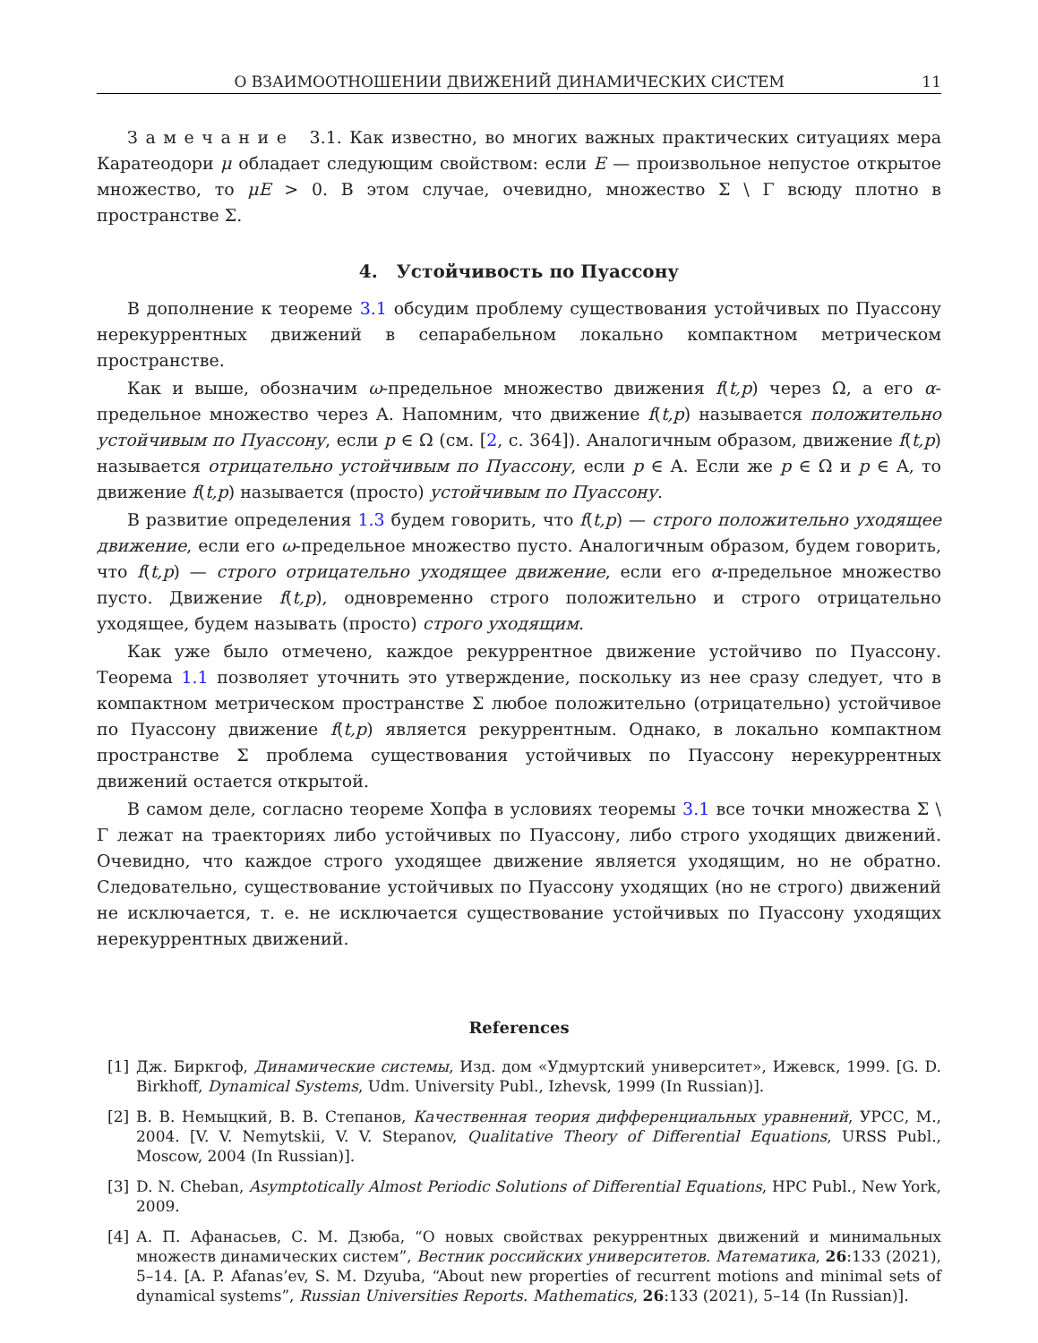О ВЗАИМООТНОШЕНИИ ДВИЖЕНИЙ ДИНАМИЧЕСКИХ СИСТЕМ 11
З а м е ч а н и е 3.1. Как известно, во многих важных практических ситуациях мера Каратеодори μ обладает следующим свойством: если E — произвольное непустое открытое множество, то μE > 0. В этом случае, очевидно, множество Σ \ Γ всюду плотно в пространстве Σ.
4. Устойчивость по Пуассону
В дополнение к теореме 3.1 обсудим проблему существования устойчивых по Пуассону нерекуррентных движений в сепарабельном локально компактном метрическом пространстве.
Как и выше, обозначим ω-предельное множество движения f(t,p) через Ω, а его α-предельное множество через A. Напомним, что движение f(t,p) называется положительно устойчивым по Пуассону, если p ∈ Ω (см. [2, с. 364]). Аналогичным образом, движение f(t,p) называется отрицательно устойчивым по Пуассону, если p ∈ A. Если же p ∈ Ω и p ∈ A, то движение f(t,p) называется (просто) устойчивым по Пуассону.
В развитие определения 1.3 будем говорить, что f(t,p) — строго положительно уходящее движение, если его ω-предельное множество пусто. Аналогичным образом, будем говорить, что f(t,p) — строго отрицательно уходящее движение, если его α-предельное множество пусто. Движение f(t,p), одновременно строго положительно и строго отрицательно уходящее, будем называть (просто) строго уходящим.
Как уже было отмечено, каждое рекуррентное движение устойчиво по Пуассону. Теорема 1.1 позволяет уточнить это утверждение, поскольку из нее сразу следует, что в компактном метрическом пространстве Σ любое положительно (отрицательно) устойчивое по Пуассону движение f(t,p) является рекуррентным. Однако, в локально компактном пространстве Σ проблема существования устойчивых по Пуассону нерекуррентных движений остается открытой.
В самом деле, согласно теореме Хопфа в условиях теоремы 3.1 все точки множества Σ \ Γ лежат на траекториях либо устойчивых по Пуассону, либо строго уходящих движений. Очевидно, что каждое строго уходящее движение является уходящим, но не обратно. Следовательно, существование устойчивых по Пуассону уходящих (но не строго) движений не исключается, т. е. не исключается существование устойчивых по Пуассону уходящих нерекуррентных движений.
References
[1] Дж. Биркгоф, Динамические системы, Изд. дом «Удмуртский университет», Ижевск, 1999. [G. D. Birkhoff, Dynamical Systems, Udm. University Publ., Izhevsk, 1999 (In Russian)].
[2] В. В. Немыцкий, В. В. Степанов, Качественная теория дифференциальных уравнений, УРСС, М., 2004. [V. V. Nemytskii, V. V. Stepanov, Qualitative Theory of Differential Equations, URSS Publ., Moscow, 2004 (In Russian)].
[3] D. N. Cheban, Asymptotically Almost Periodic Solutions of Differential Equations, HPC Publ., New York, 2009.
[4] А. П. Афанасьев, С. М. Дзюба, “О новых свойствах рекуррентных движений и минимальных множеств динамических систем”, Вестник российских университетов. Математика, 26:133 (2021), 5–14. [A. P. Afanas’ev, S. M. Dzyuba, “About new properties of recurrent motions and minimal sets of dynamical systems”, Russian Universities Reports. Mathematics, 26:133 (2021), 5–14 (In Russian)].